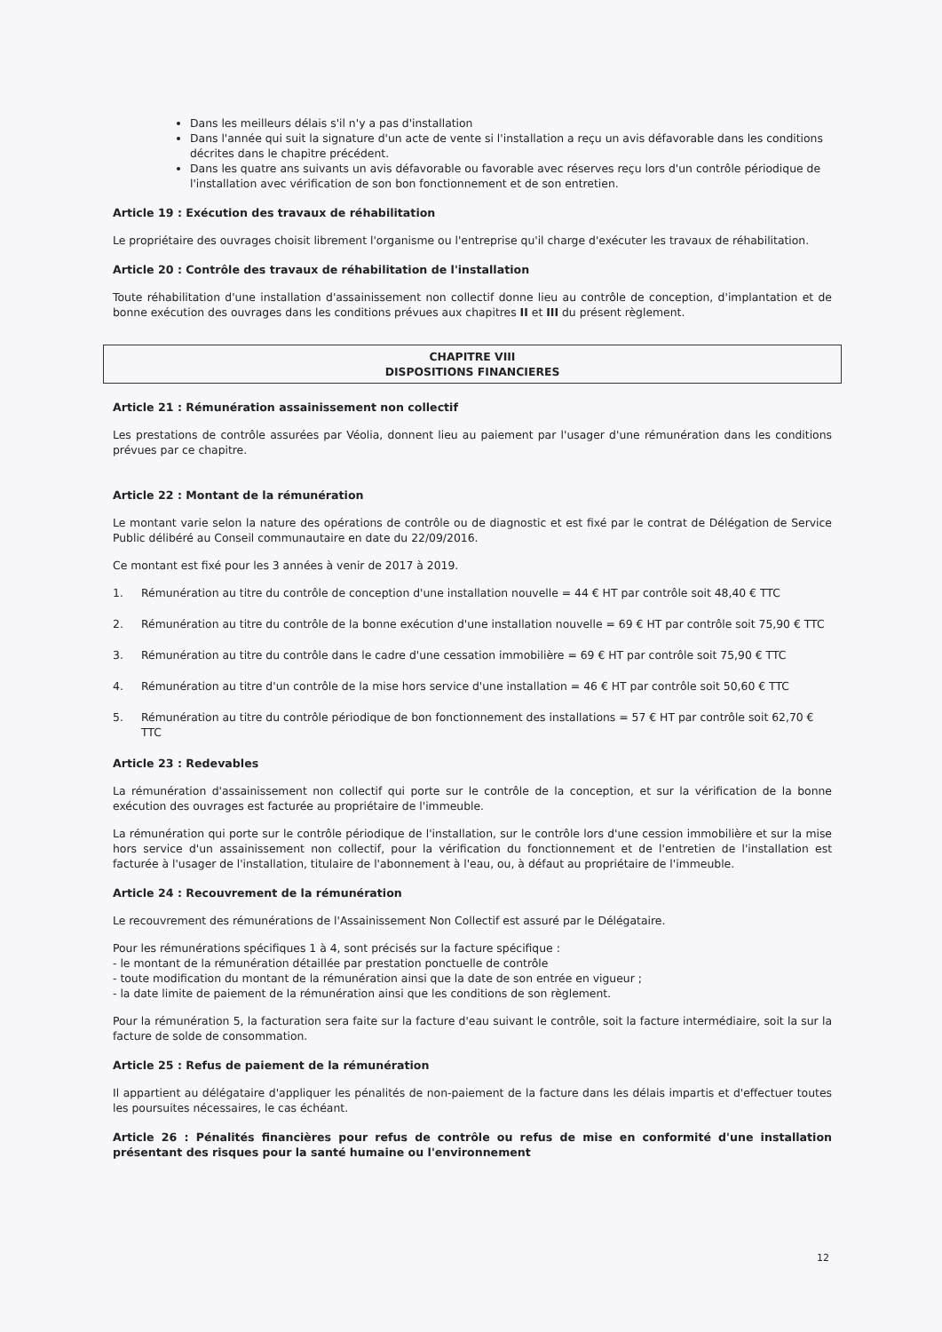Dans les meilleurs délais s'il n'y a pas d'installation
Dans l'année qui suit la signature d'un acte de vente si l'installation a reçu un avis défavorable dans les conditions décrites dans le chapitre précédent.
Dans les quatre ans suivants un avis défavorable ou favorable avec réserves reçu lors d'un contrôle périodique de l'installation avec vérification de son bon fonctionnement et de son entretien.
Article 19 : Exécution des travaux de réhabilitation
Le propriétaire des ouvrages choisit librement l'organisme ou l'entreprise qu'il charge d'exécuter les travaux de réhabilitation.
Article 20 : Contrôle des travaux de réhabilitation de l'installation
Toute réhabilitation d'une installation d'assainissement non collectif donne lieu au contrôle de conception, d'implantation et de bonne exécution des ouvrages dans les conditions prévues aux chapitres II et III du présent règlement.
CHAPITRE VIII
DISPOSITIONS FINANCIERES
Article 21 : Rémunération assainissement non collectif
Les prestations de contrôle assurées par Véolia, donnent lieu au paiement par l'usager d'une rémunération dans les conditions prévues par ce chapitre.
Article 22 : Montant de la rémunération
Le montant varie selon la nature des opérations de contrôle ou de diagnostic et est fixé par le contrat de Délégation de Service Public délibéré au Conseil communautaire en date du 22/09/2016.
Ce montant est fixé pour les 3 années à venir de 2017 à 2019.
1. Rémunération au titre du contrôle de conception d'une installation nouvelle = 44 € HT par contrôle soit 48,40 € TTC
2. Rémunération au titre du contrôle de la bonne exécution d'une installation nouvelle = 69 € HT par contrôle soit 75,90 € TTC
3. Rémunération au titre du contrôle dans le cadre d'une cessation immobilière = 69 € HT par contrôle soit 75,90 € TTC
4. Rémunération au titre d'un contrôle de la mise hors service d'une installation = 46 € HT par contrôle soit 50,60 € TTC
5. Rémunération au titre du contrôle périodique de bon fonctionnement des installations = 57 € HT par contrôle soit 62,70 € TTC
Article 23 : Redevables
La rémunération d'assainissement non collectif qui porte sur le contrôle de la conception, et sur la vérification de la bonne exécution des ouvrages est facturée au propriétaire de l'immeuble.
La rémunération qui porte sur le contrôle périodique de l'installation, sur le contrôle lors d'une cession immobilière et sur la mise hors service d'un assainissement non collectif, pour la vérification du fonctionnement et de l'entretien de l'installation est facturée à l'usager de l'installation, titulaire de l'abonnement à l'eau, ou, à défaut au propriétaire de l'immeuble.
Article 24 : Recouvrement de la rémunération
Le recouvrement des rémunérations de l'Assainissement Non Collectif est assuré par le Délégataire.
Pour les rémunérations spécifiques 1 à 4, sont précisés sur la facture spécifique :
- le montant de la rémunération détaillée par prestation ponctuelle de contrôle
- toute modification du montant de la rémunération ainsi que la date de son entrée en vigueur ;
- la date limite de paiement de la rémunération ainsi que les conditions de son règlement.
Pour la rémunération 5, la facturation sera faite sur la facture d'eau suivant le contrôle, soit la facture intermédiaire, soit la sur la facture de solde de consommation.
Article 25 : Refus de paiement de la rémunération
Il appartient au délégataire d'appliquer les pénalités de non-paiement de la facture dans les délais impartis et d'effectuer toutes les poursuites nécessaires, le cas échéant.
Article 26 : Pénalités financières pour refus de contrôle ou refus de mise en conformité d'une installation présentant des risques pour la santé humaine ou l'environnement
12